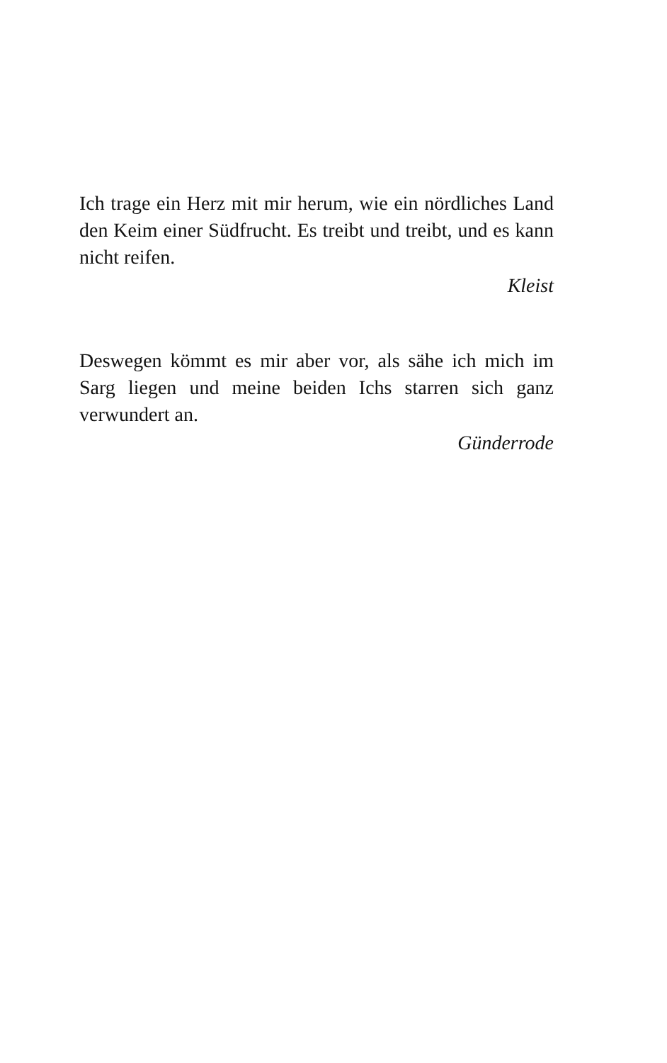Ich trage ein Herz mit mir herum, wie ein nördliches Land den Keim einer Südfrucht. Es treibt und treibt, und es kann nicht reifen.
Kleist
Deswegen kömmt es mir aber vor, als sähe ich mich im Sarg liegen und meine beiden Ichs starren sich ganz verwundert an.
Günderrode